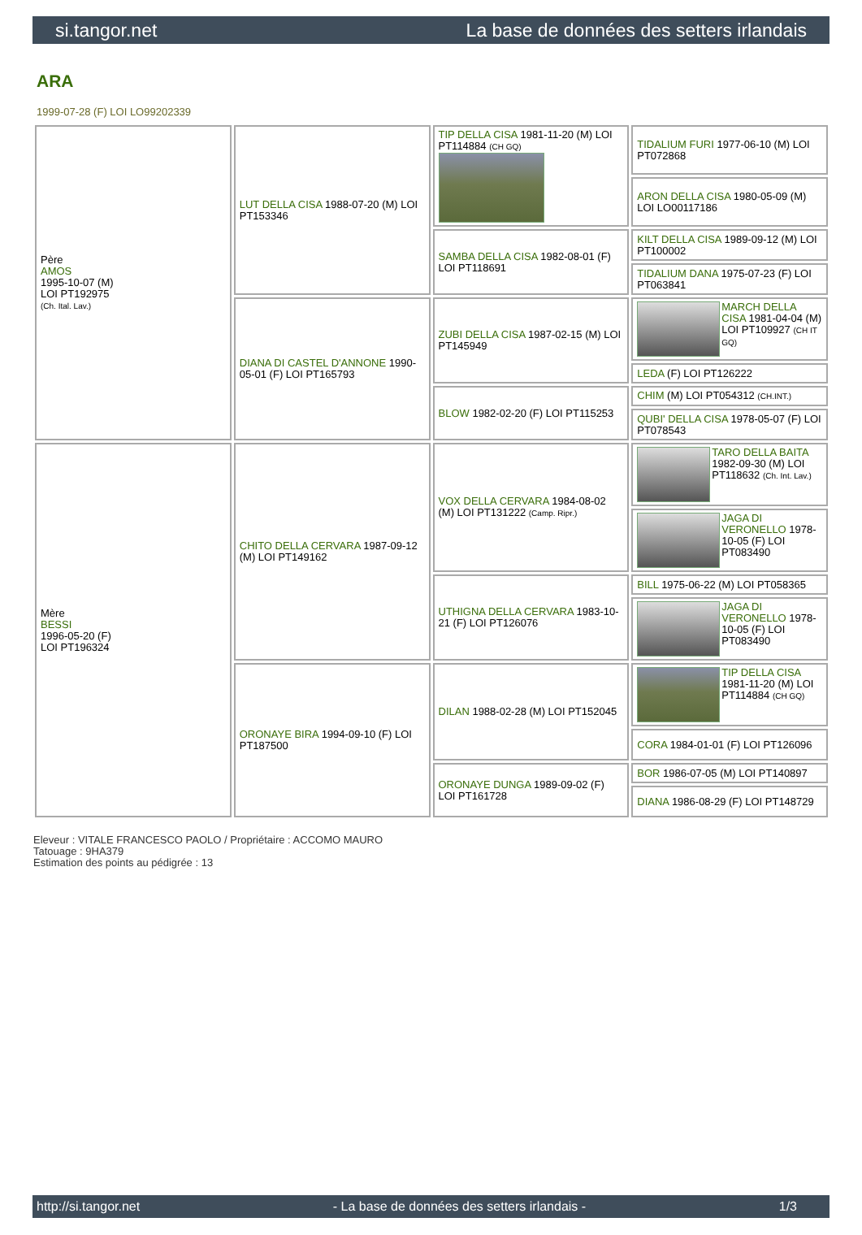si.tangor.net La base de données des setters irlandais
ARA
1999-07-28 (F) LOI LO99202339
| Père AMOS 1995-10-07 (M) LOI PT192975 (Ch. Ital. Lav.) | LUT DELLA CISA 1988-07-20 (M) LOI PT153346 | TIP DELLA CISA 1981-11-20 (M) LOI PT114884 (CH GQ) | TIDALIUM FURI 1977-06-10 (M) LOI PT072868 |
| | | | ARON DELLA CISA 1980-05-09 (M) LOI LO00117186 |
| | | SAMBA DELLA CISA 1982-08-01 (F) LOI PT118691 | KILT DELLA CISA 1989-09-12 (M) LOI PT100002 |
| | | | TIDALIUM DANA 1975-07-23 (F) LOI PT063841 |
| | DIANA DI CASTEL D'ANNONE 1990-05-01 (F) LOI PT165793 | ZUBI DELLA CISA 1987-02-15 (M) LOI PT145949 | MARCH DELLA CISA 1981-04-04 (M) LOI PT109927 (CH IT GQ) |
| | | | LEDA (F) LOI PT126222 |
| | | BLOW 1982-02-20 (F) LOI PT115253 | CHIM (M) LOI PT054312 (CH.INT.) |
| | | | QUBI' DELLA CISA 1978-05-07 (F) LOI PT078543 |
| Mère BESSI 1996-05-20 (F) LOI PT196324 | CHITO DELLA CERVARA 1987-09-12 (M) LOI PT149162 | VOX DELLA CERVARA 1984-08-02 (M) LOI PT131222 (Camp. Ripr.) | TARO DELLA BAITA 1982-09-30 (M) LOI PT118632 (Ch. Int. Lav.) |
| | | | JAGA DI VERONELLO 1978-10-05 (F) LOI PT083490 |
| | | UTHIGNA DELLA CERVARA 1983-10-21 (F) LOI PT126076 | BILL 1975-06-22 (M) LOI PT058365 |
| | | | JAGA DI VERONELLO 1978-10-05 (F) LOI PT083490 |
| | ORONAYE BIRA 1994-09-10 (F) LOI PT187500 | DILAN 1988-02-28 (M) LOI PT152045 | TIP DELLA CISA 1981-11-20 (M) LOI PT114884 (CH GQ) |
| | | | CORA 1984-01-01 (F) LOI PT126096 |
| | | ORONAYE DUNGA 1989-09-02 (F) LOI PT161728 | BOR 1986-07-05 (M) LOI PT140897 |
| | | | DIANA 1986-08-29 (F) LOI PT148729 |
Eleveur : VITALE FRANCESCO PAOLO / Propriétaire : ACCOMO MAURO
Tatouage : 9HA379
Estimation des points au pédigrée : 13
http://si.tangor.net - La base de données des setters irlandais - 1/3